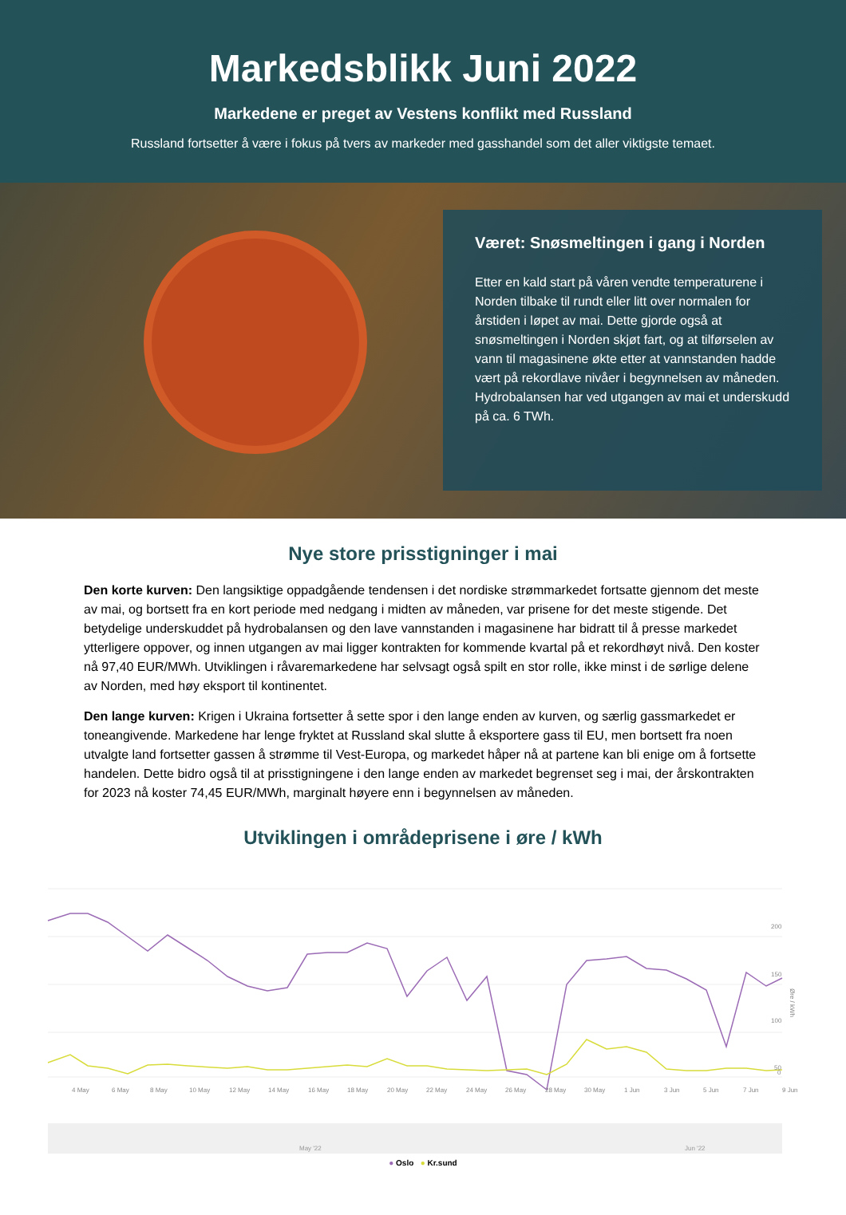Markedsblikk Juni 2022
Markedene er preget av Vestens konflikt med Russland
Russland fortsetter å være i fokus på tvers av markeder med gasshandel som det aller viktigste temaet.
Været: Snøsmeltingen i gang i Norden
Etter en kald start på våren vendte temperaturene i Norden tilbake til rundt eller litt over normalen for årstiden i løpet av mai. Dette gjorde også at snøsmeltingen i Norden skjøt fart, og at tilførselen av vann til magasinene økte etter at vannstanden hadde vært på rekordlave nivåer i begynnelsen av måneden. Hydrobalansen har ved utgangen av mai et underskudd på ca. 6 TWh.
Nye store prisstigninger i mai
Den korte kurven: Den langsiktige oppadgående tendensen i det nordiske strømmarkedet fortsatte gjennom det meste av mai, og bortsett fra en kort periode med nedgang i midten av måneden, var prisene for det meste stigende. Det betydelige underskuddet på hydrobalansen og den lave vannstanden i magasinene har bidratt til å presse markedet ytterligere oppover, og innen utgangen av mai ligger kontrakten for kommende kvartal på et rekordhøyt nivå. Den koster nå 97,40 EUR/MWh. Utviklingen i råvaremarkedene har selvsagt også spilt en stor rolle, ikke minst i de sørlige delene av Norden, med høy eksport til kontinentet.
Den lange kurven: Krigen i Ukraina fortsetter å sette spor i den lange enden av kurven, og særlig gassmarkedet er toneangivende. Markedene har lenge fryktet at Russland skal slutte å eksportere gass til EU, men bortsett fra noen utvalgte land fortsetter gassen å strømme til Vest-Europa, og markedet håper nå at partene kan bli enige om å fortsette handelen. Dette bidro også til at prisstigningene i den lange enden av markedet begrenset seg i mai, der årskontrakten for 2023 nå koster 74,45 EUR/MWh, marginalt høyere enn i begynnelsen av måneden.
Utviklingen i områdeprisene i øre / kWh
4 May
6 May
8 May
10 May
12 May
14 May
16 May
18 May
20 May
22 May
24 May
26 May
28 May
30 May
1 Jun
3 Jun
5 Jun
7 Jun
9 Jun
200
150
100
50
0
Øre / kWh
May '22
Jun '22
● Oslo ● Kr.sund